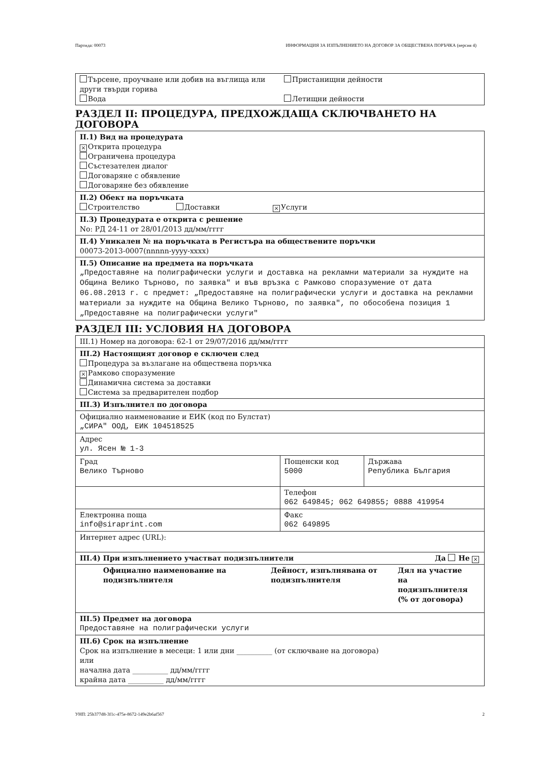Партида: 00073 ИНФОРМАЦИЯ ЗА ИЗПЪЛНЕНИЕТО НА ДОГОВОР ЗА ОБЩЕСТВЕНА ПОРЪЧКА (версия 4)
| Търсене, проучване или добив на въглища или други твърди горива Вода | Пристанищни дейности Летищни дейности |
РАЗДЕЛ II: ПРОЦЕДУРА, ПРЕДХОЖДАЩА СКЛЮЧВАНЕТО НА ДОГОВОРА
II.1) Вид на процедурата
× Открита процедура
Ограничена процедура
Състезателен диалог
Договаряне с обявление
Договаряне без обявление
II.2) Обект на поръчката
Строителство Доставки × Услуги
II.3) Процедурата е открита с решение
No: РД 24-11 от 28/01/2013 дд/мм/гггг
II.4) Уникален № на поръчката в Регистъра на обществените поръчки
00073-2013-0007(nnnnn-yyyy-xxxx)
II.5) Описание на предмета на поръчката
„Предоставяне на полиграфически услуги и доставка на рекламни материали за нуждите на Община Велико Търново, по заявка" и във връзка с Рамково споразумение от дата 06.08.2013 г. с предмет: „Предоставяне на полиграфически услуги и доставка на рекламни материали за нуждите на Община Велико Търново, по заявка", по обособена позиция 1 „Предоставяне на полиграфически услуги"
РАЗДЕЛ III: УСЛОВИЯ НА ДОГОВОРА
| III.1) Номер на договора: 62-1 от 29/07/2016 дд/мм/гггг | | |
| III.2) Настоящият договор е сключен след Процедура за възлагане на обществена поръчка × Рамково споразумение Динамична система за доставки Система за предварителен подбор | | |
| III.3) Изпълнител по договора | | |
| Официално наименование и ЕИК (код по Булстат) „СИРА" ООД, ЕИК 104518525 | | |
| Адрес ул. Ясен № 1-3 | | |
| Град Велико Търново | Пощенски код 5000 | Държава Република България |
| | Телефон 062 649845; 062 649855; 0888 419954 | |
| Електронна поща info@siraprint.com | Факс 062 649895 | |
| Интернет адрес (URL): | | |
| III.4) При изпълнението участват подизпълнители Да Не × | | |
| Официално наименование на подизпълнителя Дейност, изпълнявана от подизпълнителя Дял на участие на подизпълнителя (% от договора) | | |
| III.5) Предмет на договора Предоставяне на полиграфически услуги | | |
| III.6) Срок на изпълнение Срок на изпълнение в месеци: 1 или дни __________ (от сключване на договора) или начална дата __________ дд/мм/гггг крайна дата __________ дд/мм/гггг | | |
УНП: 25b377d8-3f1c-475e-8672-149e2b6af567 2